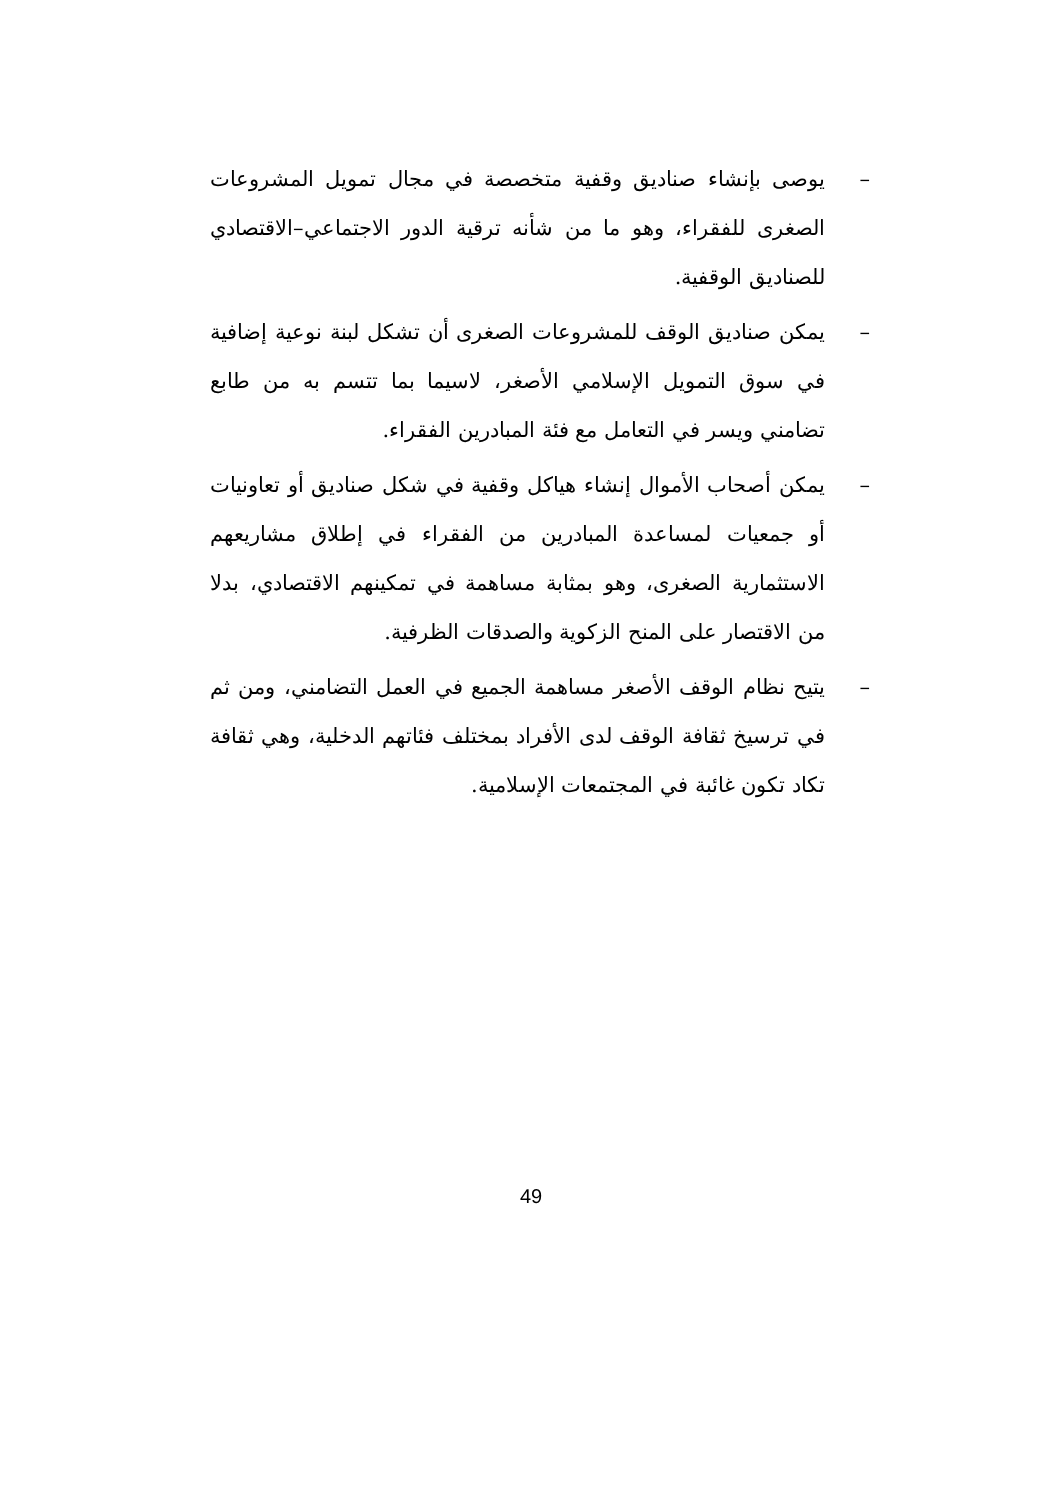– يوصى بإنشاء صناديق وقفية متخصصة في مجال تمويل المشروعات الصغرى للفقراء، وهو ما من شأنه ترقية الدور الاجتماعي–الاقتصادي للصناديق الوقفية.
– يمكن صناديق الوقف للمشروعات الصغرى أن تشكل لبنة نوعية إضافية في سوق التمويل الإسلامي الأصغر، لاسيما بما تتسم به من طابع تضامني ويسر في التعامل مع فئة المبادرين الفقراء.
– يمكن أصحاب الأموال إنشاء هياكل وقفية في شكل صناديق أو تعاونيات أو جمعيات لمساعدة المبادرين من الفقراء في إطلاق مشاريعهم الاستثمارية الصغرى، وهو بمثابة مساهمة في تمكينهم الاقتصادي، بدلا من الاقتصار على المنح الزكوية والصدقات الظرفية.
– يتيح نظام الوقف الأصغر مساهمة الجميع في العمل التضامني، ومن ثم في ترسيخ ثقافة الوقف لدى الأفراد بمختلف فئاتهم الدخلية، وهي ثقافة تكاد تكون غائبة في المجتمعات الإسلامية.
49